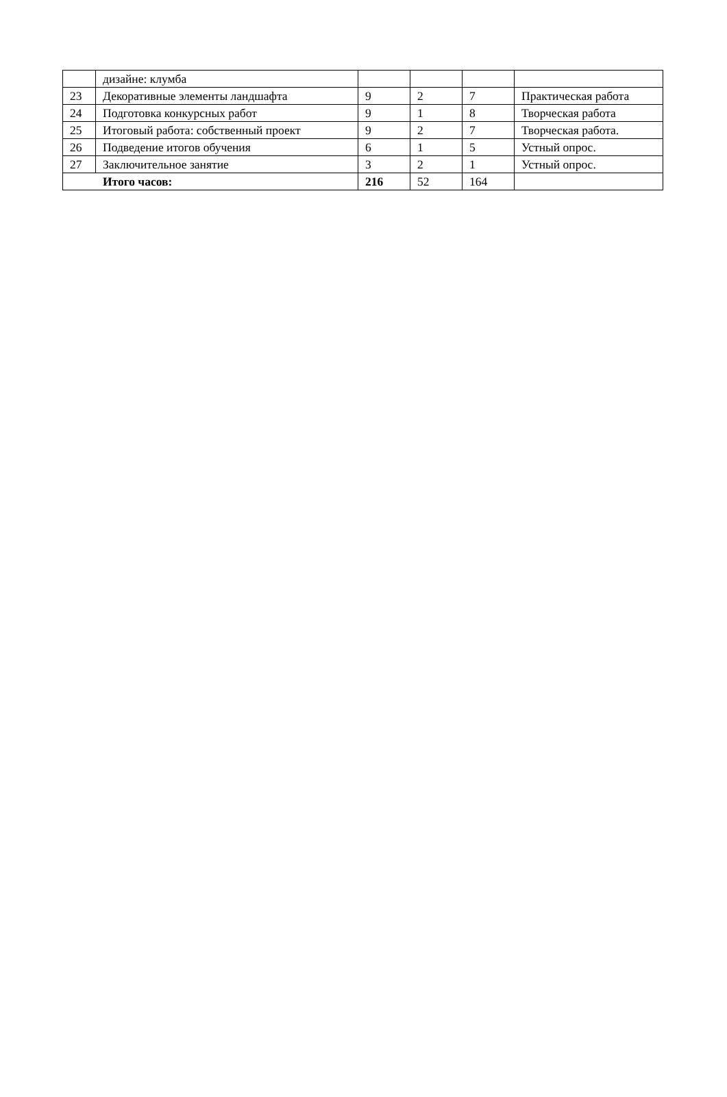| | дизайне: клумба | | | | |
| 23 | Декоративные элементы ландшафта | 9 | 2 | 7 | Практическая работа |
| 24 | Подготовка конкурсных работ | 9 | 1 | 8 | Творческая работа |
| 25 | Итоговый работа: собственный проект | 9 | 2 | 7 | Творческая работа. |
| 26 | Подведение итогов обучения | 6 | 1 | 5 | Устный опрос. |
| 27 | Заключительное занятие | 3 | 2 | 1 | Устный опрос. |
| Итого часов: | | 216 | 52 | 164 | |